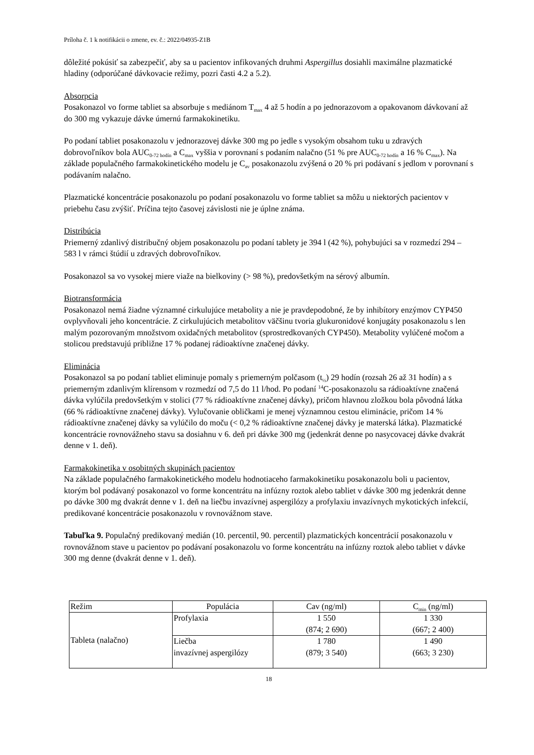Príloha č. 1 k notifikácii o zmene, ev. č.: 2022/04935-Z1B
dôležité pokúsiť sa zabezpečiť, aby sa u pacientov infikovaných druhmi Aspergillus dosiahli maximálne plazmatické hladiny (odporúčané dávkovacie režimy, pozri časti 4.2 a 5.2).
Absorpcia
Posakonazol vo forme tabliet sa absorbuje s mediánom T<sub>max</sub> 4 až 5 hodín a po jednorazovom a opakovanom dávkovaní až do 300 mg vykazuje dávke úmernú farmakokinetiku.
Po podaní tabliet posakonazolu v jednorazovej dávke 300 mg po jedle s vysokým obsahom tuku u zdravých dobrovoľníkov bola AUC<sub>0-72 hodín</sub> a C<sub>max</sub> vyššia v porovnaní s podaním nalačno (51 % pre AUC<sub>0-72 hodín</sub> a 16 % C<sub>max</sub>). Na základe populačného farmakokinetického modelu je C<sub>av</sub> posakonazolu zvýšená o 20 % pri podávaní s jedlom v porovnaní s podávaním nalačno.
Plazmatické koncentrácie posakonazolu po podaní posakonazolu vo forme tabliet sa môžu u niektorých pacientov v priebehu času zvýšiť. Príčina tejto časovej závislosti nie je úplne známa.
Distribúcia
Priemerný zdanlivý distribučný objem posakonazolu po podaní tablety je 394 l (42 %), pohybujúci sa v rozmedzí 294 – 583 l v rámci štúdií u zdravých dobrovoľníkov.
Posakonazol sa vo vysokej miere viaže na bielkoviny (> 98 %), predovšetkým na sérový albumín.
Biotransformácia
Posakonazol nemá žiadne významné cirkulujúce metabolity a nie je pravdepodobné, že by inhibítory enzýmov CYP450 ovplyvňovali jeho koncentrácie. Z cirkulujúcich metabolitov väčšinu tvoria glukuronidové konjugáty posakonazolu s len malým pozorovaným množstvom oxidačných metabolitov (sprostredkovaných CYP450). Metabolity vylúčené močom a stolicou predstavujú približne 17 % podanej rádioaktívne značenej dávky.
Eliminácia
Posakonazol sa po podaní tabliet eliminuje pomaly s priemerným polčasom (t<sub>½</sub>) 29 hodín (rozsah 26 až 31 hodín) a s priemerným zdanlivým klírensom v rozmedzí od 7,5 do 11 l/hod. Po podaní <sup>14</sup>C-posakonazolu sa rádioaktívne značená dávka vylúčila predovšetkým v stolici (77 % rádioaktívne značenej dávky), pričom hlavnou zložkou bola pôvodná látka (66 % rádioaktívne značenej dávky). Vylučovanie obličkami je menej významnou cestou eliminácie, pričom 14 % rádioaktívne značenej dávky sa vylúčilo do moču (< 0,2 % rádioaktívne značenej dávky je materská látka). Plazmatické koncentrácie rovnovážneho stavu sa dosiahnu v 6. deň pri dávke 300 mg (jedenkrát denne po nasycovacej dávke dvakrát denne v 1. deň).
Farmakokinetika v osobitných skupinách pacientov
Na základe populačného farmakokinetického modelu hodnotiaceho farmakokinetiku posakonazolu boli u pacientov, ktorým bol podávaný posakonazol vo forme koncentrátu na infúzny roztok alebo tabliet v dávke 300 mg jedenkrát denne po dávke 300 mg dvakrát denne v 1. deň na liečbu invazívnej aspergilózy a profylaxiu invazívnych mykotických infekcií, predikované koncentrácie posakonazolu v rovnovážnom stave.
Tabuľka 9. Populačný predikovaný medián (10. percentil, 90. percentil) plazmatických koncentrácií posakonazolu v rovnovážnom stave u pacientov po podávaní posakonazolu vo forme koncentrátu na infúzny roztok alebo tabliet v dávke 300 mg denne (dvakrát denne v 1. deň).
| Režim | Populácia | Cav (ng/ml) | C<sub>min</sub> (ng/ml) |
| --- | --- | --- | --- |
| Tableta (nalačno) | Profylaxia | 1 550 (874; 2 690) | 1 330 (667; 2 400) |
| | Liečba invazívnej aspergilózy | 1 780 (879; 3 540) | 1 490 (663; 3 230) |
18